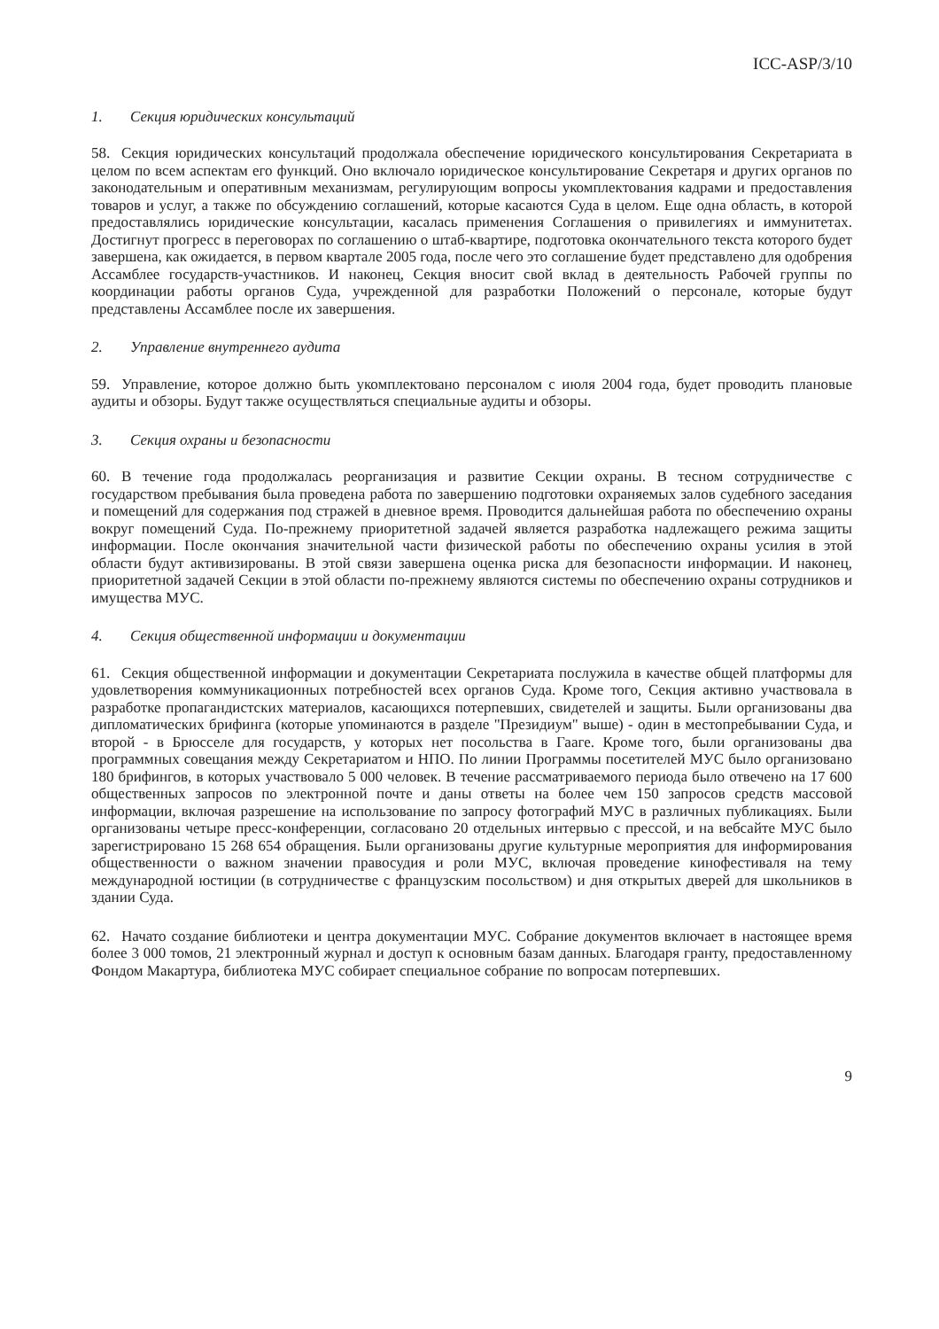ICC-ASP/3/10
1. Секция юридических консультаций
58. Секция юридических консультаций продолжала обеспечение юридического консультирования Секретариата в целом по всем аспектам его функций. Оно включало юридическое консультирование Секретаря и других органов по законодательным и оперативным механизмам, регулирующим вопросы укомплектования кадрами и предоставления товаров и услуг, а также по обсуждению соглашений, которые касаются Суда в целом. Еще одна область, в которой предоставлялись юридические консультации, касалась применения Соглашения о привилегиях и иммунитетах. Достигнут прогресс в переговорах по соглашению о штаб-квартире, подготовка окончательного текста которого будет завершена, как ожидается, в первом квартале 2005 года, после чего это соглашение будет представлено для одобрения Ассамблее государств-участников. И наконец, Секция вносит свой вклад в деятельность Рабочей группы по координации работы органов Суда, учрежденной для разработки Положений о персонале, которые будут представлены Ассамблее после их завершения.
2. Управление внутреннего аудита
59. Управление, которое должно быть укомплектовано персоналом с июля 2004 года, будет проводить плановые аудиты и обзоры. Будут также осуществляться специальные аудиты и обзоры.
3. Секция охраны и безопасности
60. В течение года продолжалась реорганизация и развитие Секции охраны. В тесном сотрудничестве с государством пребывания была проведена работа по завершению подготовки охраняемых залов судебного заседания и помещений для содержания под стражей в дневное время. Проводится дальнейшая работа по обеспечению охраны вокруг помещений Суда. По-прежнему приоритетной задачей является разработка надлежащего режима защиты информации. После окончания значительной части физической работы по обеспечению охраны усилия в этой области будут активизированы. В этой связи завершена оценка риска для безопасности информации. И наконец, приоритетной задачей Секции в этой области по-прежнему являются системы по обеспечению охраны сотрудников и имущества МУС.
4. Секция общественной информации и документации
61. Секция общественной информации и документации Секретариата послужила в качестве общей платформы для удовлетворения коммуникационных потребностей всех органов Суда. Кроме того, Секция активно участвовала в разработке пропагандистских материалов, касающихся потерпевших, свидетелей и защиты. Были организованы два дипломатических брифинга (которые упоминаются в разделе "Президиум" выше) - один в местопребывании Суда, и второй - в Брюсселе для государств, у которых нет посольства в Гааге. Кроме того, были организованы два программных совещания между Секретариатом и НПО. По линии Программы посетителей МУС было организовано 180 брифингов, в которых участвовало 5 000 человек. В течение рассматриваемого периода было отвечено на 17 600 общественных запросов по электронной почте и даны ответы на более чем 150 запросов средств массовой информации, включая разрешение на использование по запросу фотографий МУС в различных публикациях. Были организованы четыре пресс-конференции, согласовано 20 отдельных интервью с прессой, и на вебсайте МУС было зарегистрировано 15 268 654 обращения. Были организованы другие культурные мероприятия для информирования общественности о важном значении правосудия и роли МУС, включая проведение кинофестиваля на тему международной юстиции (в сотрудничестве с французским посольством) и дня открытых дверей для школьников в здании Суда.
62. Начато создание библиотеки и центра документации МУС. Собрание документов включает в настоящее время более 3 000 томов, 21 электронный журнал и доступ к основным базам данных. Благодаря гранту, предоставленному Фондом Макартура, библиотека МУС собирает специальное собрание по вопросам потерпевших.
9